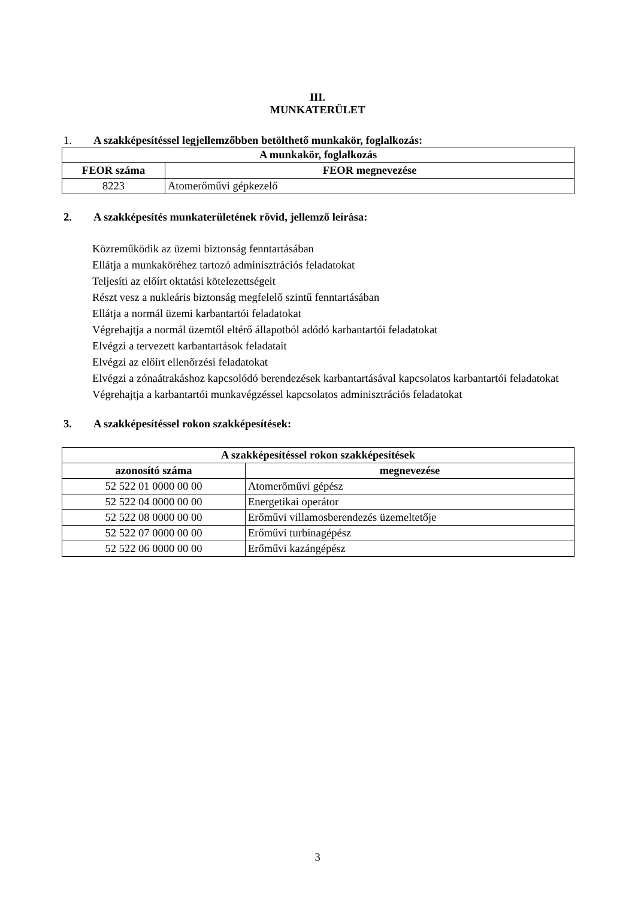III.
MUNKATERÜLET
1. A szakképesítéssel legjellemzőbben betölthető munkakör, foglalkozás:
| A munkakör, foglalkozás | |
| --- | --- |
| FEOR száma | FEOR megnevezése |
| 8223 | Atomerőművi gépkezelő |
2. A szakképesítés munkaterületének rövid, jellemző leírása:
Közreműködik az üzemi biztonság fenntartásában
Ellátja a munkaköréhez tartozó adminisztrációs feladatokat
Teljesíti az előírt oktatási kötelezettségeit
Részt vesz a nukleáris biztonság megfelelő szintű fenntartásában
Ellátja a normál üzemi karbantartói feladatokat
Végrehajtja a normál üzemtől eltérő állapotból adódó karbantartói feladatokat
Elvégzi a tervezett karbantartások feladatait
Elvégzi az előírt ellenőrzési feladatokat
Elvégzi a zónaátrakáshoz kapcsolódó berendezések karbantartásával kapcsolatos karbantartói feladatokat
Végrehajtja a karbantartói munkavégzéssel kapcsolatos adminisztrációs feladatokat
3. A szakképesítéssel rokon szakképesítések:
| A szakképesítéssel rokon szakképesítések | |
| --- | --- |
| azonosító száma | megnevezése |
| 52 522 01 0000 00 00 | Atomerőművi gépész |
| 52 522 04 0000 00 00 | Energetikai operátor |
| 52 522 08 0000 00 00 | Erőművi villamosberendezés üzemeltetője |
| 52 522 07 0000 00 00 | Erőművi turbinagépész |
| 52 522 06 0000 00 00 | Erőművi kazángépész |
3